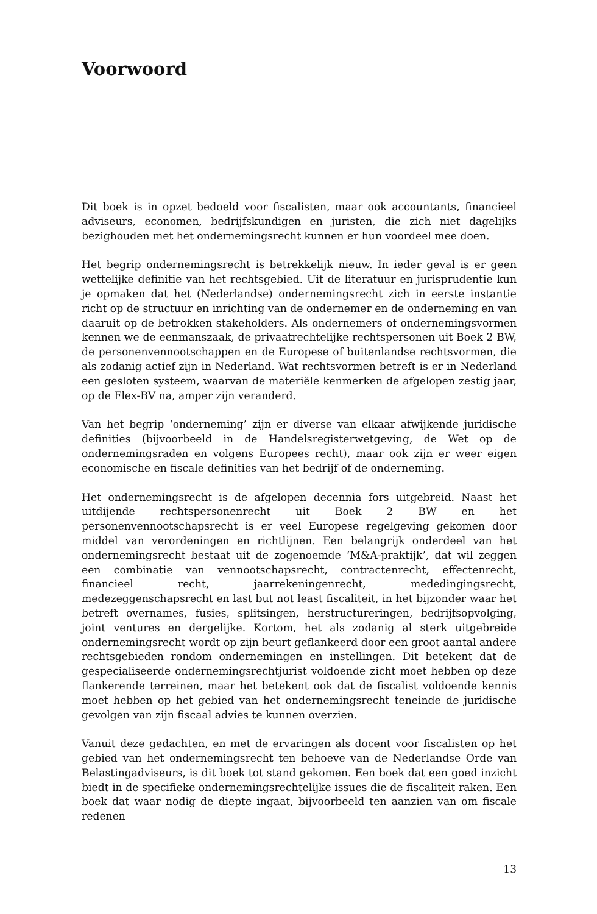Voorwoord
Dit boek is in opzet bedoeld voor fiscalisten, maar ook accountants, financieel adviseurs, economen, bedrijfskundigen en juristen, die zich niet dagelijks bezighouden met het ondernemingsrecht kunnen er hun voordeel mee doen.
Het begrip ondernemingsrecht is betrekkelijk nieuw. In ieder geval is er geen wettelijke definitie van het rechtsgebied. Uit de literatuur en jurisprudentie kun je opmaken dat het (Nederlandse) ondernemingsrecht zich in eerste instantie richt op de structuur en inrichting van de ondernemer en de onderneming en van daaruit op de betrokken stakeholders. Als ondernemers of ondernemingsvormen kennen we de eenmanszaak, de privaatrechtelijke rechtspersonen uit Boek 2 BW, de personenvennootschappen en de Europese of buitenlandse rechtsvormen, die als zodanig actief zijn in Nederland. Wat rechtsvormen betreft is er in Nederland een gesloten systeem, waarvan de materiële kenmerken de afgelopen zestig jaar, op de Flex-BV na, amper zijn veranderd.
Van het begrip ‘onderneming’ zijn er diverse van elkaar afwijkende juridische definities (bijvoorbeeld in de Handelsregisterwetgeving, de Wet op de ondernemingsraden en volgens Europees recht), maar ook zijn er weer eigen economische en fiscale definities van het bedrijf of de onderneming.
Het ondernemingsrecht is de afgelopen decennia fors uitgebreid. Naast het uitdijende rechtspersonenrecht uit Boek 2 BW en het personenvennootschapsrecht is er veel Europese regelgeving gekomen door middel van verordeningen en richtlijnen. Een belangrijk onderdeel van het ondernemingsrecht bestaat uit de zogenoemde ‘M&A-praktijk’, dat wil zeggen een combinatie van vennootschapsrecht, contractenrecht, effectenrecht, financieel recht, jaarrekeningenrecht, mededingingsrecht, medezeggenschapsrecht en last but not least fiscaliteit, in het bijzonder waar het betreft overnames, fusies, splitsingen, herstructureringen, bedrijfsopvolging, joint ventures en dergelijke. Kortom, het als zodanig al sterk uitgebreide ondernemingsrecht wordt op zijn beurt geflankeerd door een groot aantal andere rechtsgebieden rondom ondernemingen en instellingen. Dit betekent dat de gespecialiseerde ondernemingsrechtjurist voldoende zicht moet hebben op deze flankerende terreinen, maar het betekent ook dat de fiscalist voldoende kennis moet hebben op het gebied van het ondernemingsrecht teneinde de juridische gevolgen van zijn fiscaal advies te kunnen overzien.
Vanuit deze gedachten, en met de ervaringen als docent voor fiscalisten op het gebied van het ondernemingsrecht ten behoeve van de Nederlandse Orde van Belastingadviseurs, is dit boek tot stand gekomen. Een boek dat een goed inzicht biedt in de specifieke ondernemingsrechtelijke issues die de fiscaliteit raken. Een boek dat waar nodig de diepte ingaat, bijvoorbeeld ten aanzien van om fiscale redenen
13